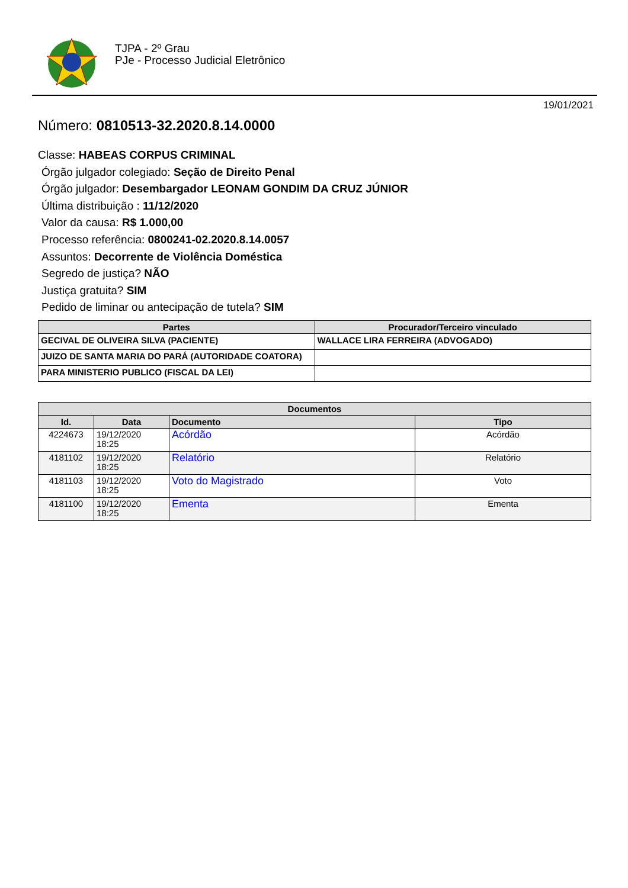TJPA - 2º Grau
PJe - Processo Judicial Eletrônico
19/01/2021
Número: 0810513-32.2020.8.14.0000
Classe: HABEAS CORPUS CRIMINAL
Órgão julgador colegiado: Seção de Direito Penal
Órgão julgador: Desembargador LEONAM GONDIM DA CRUZ JÚNIOR
Última distribuição : 11/12/2020
Valor da causa: R$ 1.000,00
Processo referência: 0800241-02.2020.8.14.0057
Assuntos: Decorrente de Violência Doméstica
Segredo de justiça? NÃO
Justiça gratuita? SIM
Pedido de liminar ou antecipação de tutela? SIM
| Partes | Procurador/Terceiro vinculado |
| --- | --- |
| GECIVAL DE OLIVEIRA SILVA (PACIENTE) | WALLACE LIRA FERREIRA (ADVOGADO) |
| JUIZO DE SANTA MARIA DO PARÁ (AUTORIDADE COATORA) | |
| PARA MINISTERIO PUBLICO (FISCAL DA LEI) | |
| Documentos | | | |
| --- | --- | --- | --- |
| Id. | Data | Documento | Tipo |
| 4224673 | 19/12/2020 18:25 | Acórdão | Acórdão |
| 4181102 | 19/12/2020 18:25 | Relatório | Relatório |
| 4181103 | 19/12/2020 18:25 | Voto do Magistrado | Voto |
| 4181100 | 19/12/2020 18:25 | Ementa | Ementa |